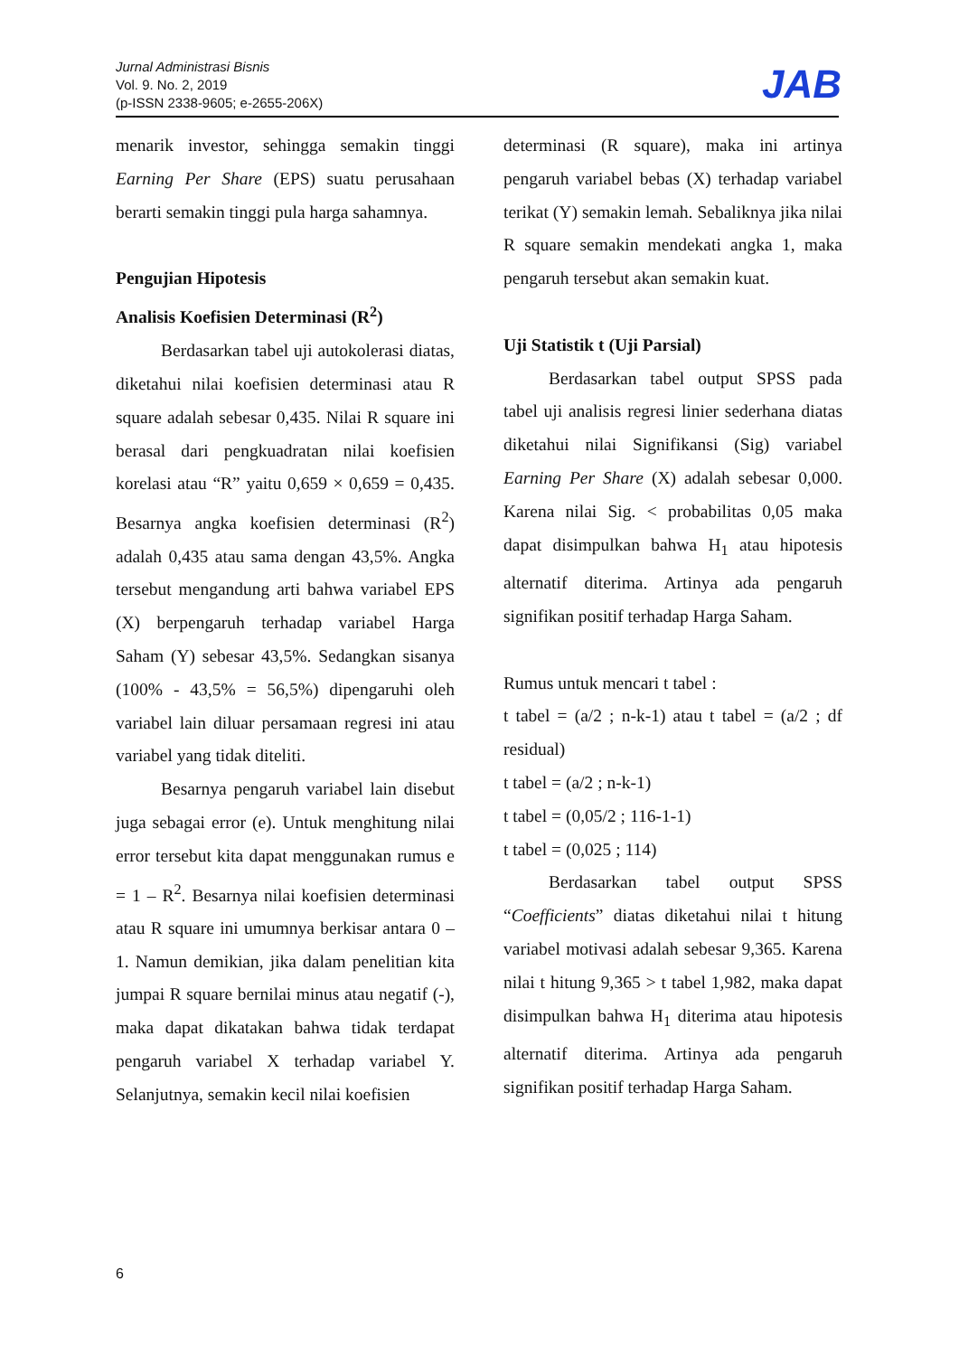Jurnal Administrasi Bisnis
Vol. 9. No. 2, 2019
(p-ISSN 2338-9605; e-2655-206X)
JAB
menarik investor, sehingga semakin tinggi Earning Per Share (EPS) suatu perusahaan berarti semakin tinggi pula harga sahamnya.
Pengujian Hipotesis
Analisis Koefisien Determinasi (R<sup>2</sup>)
Berdasarkan tabel uji autokolerasi diatas, diketahui nilai koefisien determinasi atau R square adalah sebesar 0,435. Nilai R square ini berasal dari pengkuadratan nilai koefisien korelasi atau “R” yaitu 0,659 × 0,659 = 0,435. Besarnya angka koefisien determinasi (R<sup>2</sup>) adalah 0,435 atau sama dengan 43,5%. Angka tersebut mengandung arti bahwa variabel EPS (X) berpengaruh terhadap variabel Harga Saham (Y) sebesar 43,5%. Sedangkan sisanya (100% - 43,5% = 56,5%) dipengaruhi oleh variabel lain diluar persamaan regresi ini atau variabel yang tidak diteliti.
Besarnya pengaruh variabel lain disebut juga sebagai error (e). Untuk menghitung nilai error tersebut kita dapat menggunakan rumus e = 1 – R<sup>2</sup>. Besarnya nilai koefisien determinasi atau R square ini umumnya berkisar antara 0 – 1. Namun demikian, jika dalam penelitian kita jumpai R square bernilai minus atau negatif (-), maka dapat dikatakan bahwa tidak terdapat pengaruh variabel X terhadap variabel Y. Selanjutnya, semakin kecil nilai koefisien
determinasi (R square), maka ini artinya pengaruh variabel bebas (X) terhadap variabel terikat (Y) semakin lemah. Sebaliknya jika nilai R square semakin mendekati angka 1, maka pengaruh tersebut akan semakin kuat.
Uji Statistik t (Uji Parsial)
Berdasarkan tabel output SPSS pada tabel uji analisis regresi linier sederhana diatas diketahui nilai Signifikansi (Sig) variabel Earning Per Share (X) adalah sebesar 0,000. Karena nilai Sig. < probabilitas 0,05 maka dapat disimpulkan bahwa H<sub>1</sub> atau hipotesis alternatif diterima. Artinya ada pengaruh signifikan positif terhadap Harga Saham.
Rumus untuk mencari t tabel :
t tabel = (a/2 ; n-k-1) atau t tabel = (a/2 ; df residual)
t tabel = (a/2 ; n-k-1)
t tabel = (0,05/2 ; 116-1-1)
t tabel = (0,025 ; 114)
Berdasarkan tabel output SPSS “Coefficients” diatas diketahui nilai t hitung variabel motivasi adalah sebesar 9,365. Karena nilai t hitung 9,365 > t tabel 1,982, maka dapat disimpulkan bahwa H<sub>1</sub> diterima atau hipotesis alternatif diterima. Artinya ada pengaruh signifikan positif terhadap Harga Saham.
6